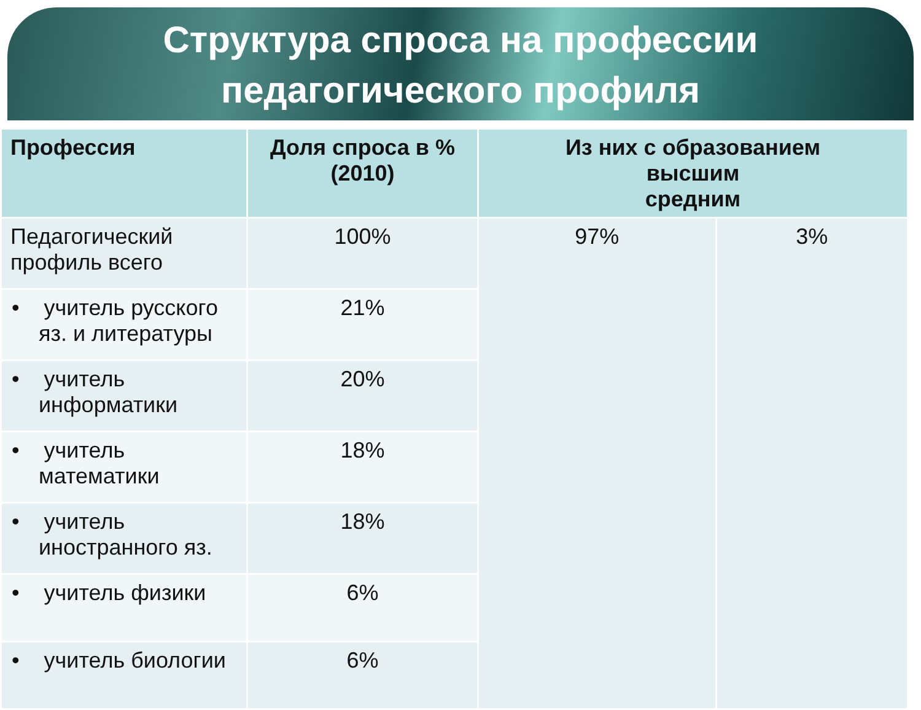Структура спроса на профессии
педагогического профиля
| Профессия | Доля спроса в % (2010) | Из них с образованием высшим средним | |
| --- | --- | --- | --- |
| Педагогический профиль всего | 100% | 97% | 3% |
| • учитель русского яз. и литературы | 21% | | |
| • учитель информатики | 20% | | |
| • учитель математики | 18% | | |
| • учитель иностранного яз. | 18% | | |
| • учитель физики | 6% | | |
| • учитель биологии | 6% | | |